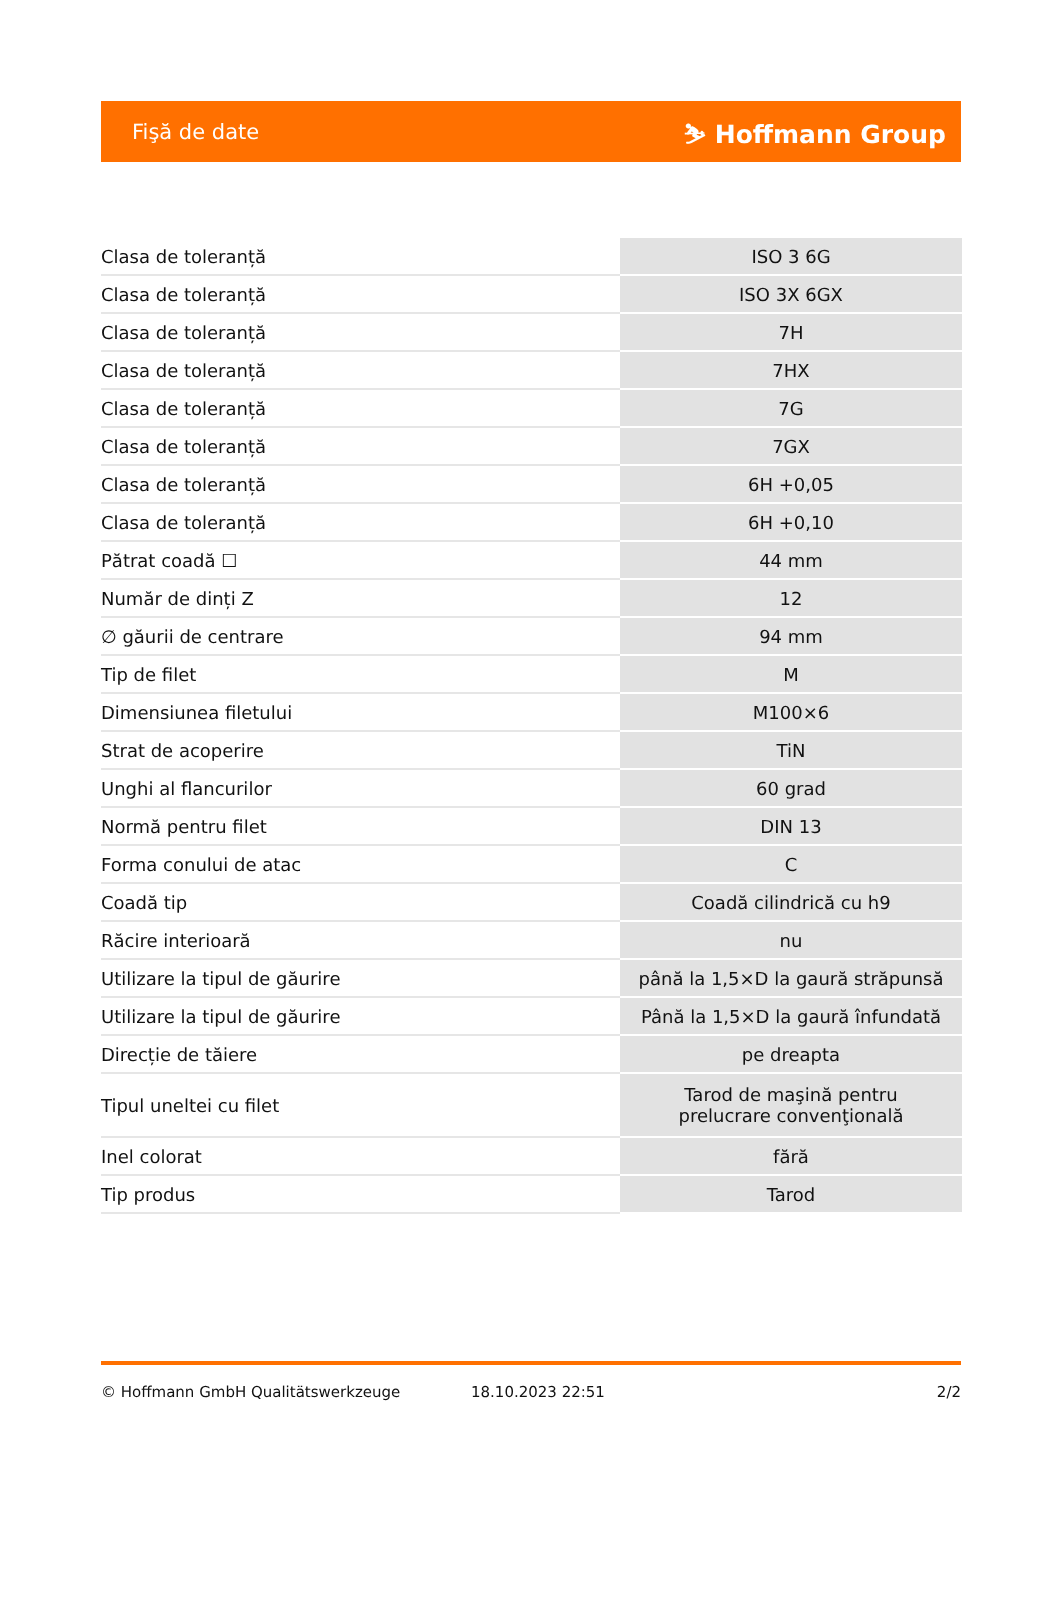Fişă de date ⛷ Hoffmann Group
| Clasa de toleranță | ISO 3 6G |
| Clasa de toleranță | ISO 3X 6GX |
| Clasa de toleranță | 7H |
| Clasa de toleranță | 7HX |
| Clasa de toleranță | 7G |
| Clasa de toleranță | 7GX |
| Clasa de toleranță | 6H +0,05 |
| Clasa de toleranță | 6H +0,10 |
| Pătrat coadă ☐ | 44 mm |
| Număr de dinți Z | 12 |
| ∅ găurii de centrare | 94 mm |
| Tip de filet | M |
| Dimensiunea filetului | M100×6 |
| Strat de acoperire | TiN |
| Unghi al flancurilor | 60 grad |
| Normă pentru filet | DIN 13 |
| Forma conului de atac | C |
| Coadă tip | Coadă cilindrică cu h9 |
| Răcire interioară | nu |
| Utilizare la tipul de găurire | până la 1,5×D la gaură străpunsă |
| Utilizare la tipul de găurire | Până la 1,5×D la gaură înfundată |
| Direcție de tăiere | pe dreapta |
| Tipul uneltei cu filet | Tarod de maşină pentru prelucrare convenţională |
| Inel colorat | fără |
| Tip produs | Tarod |
© Hoffmann GmbH Qualitätswerkzeuge 18.10.2023 22:51 2/2